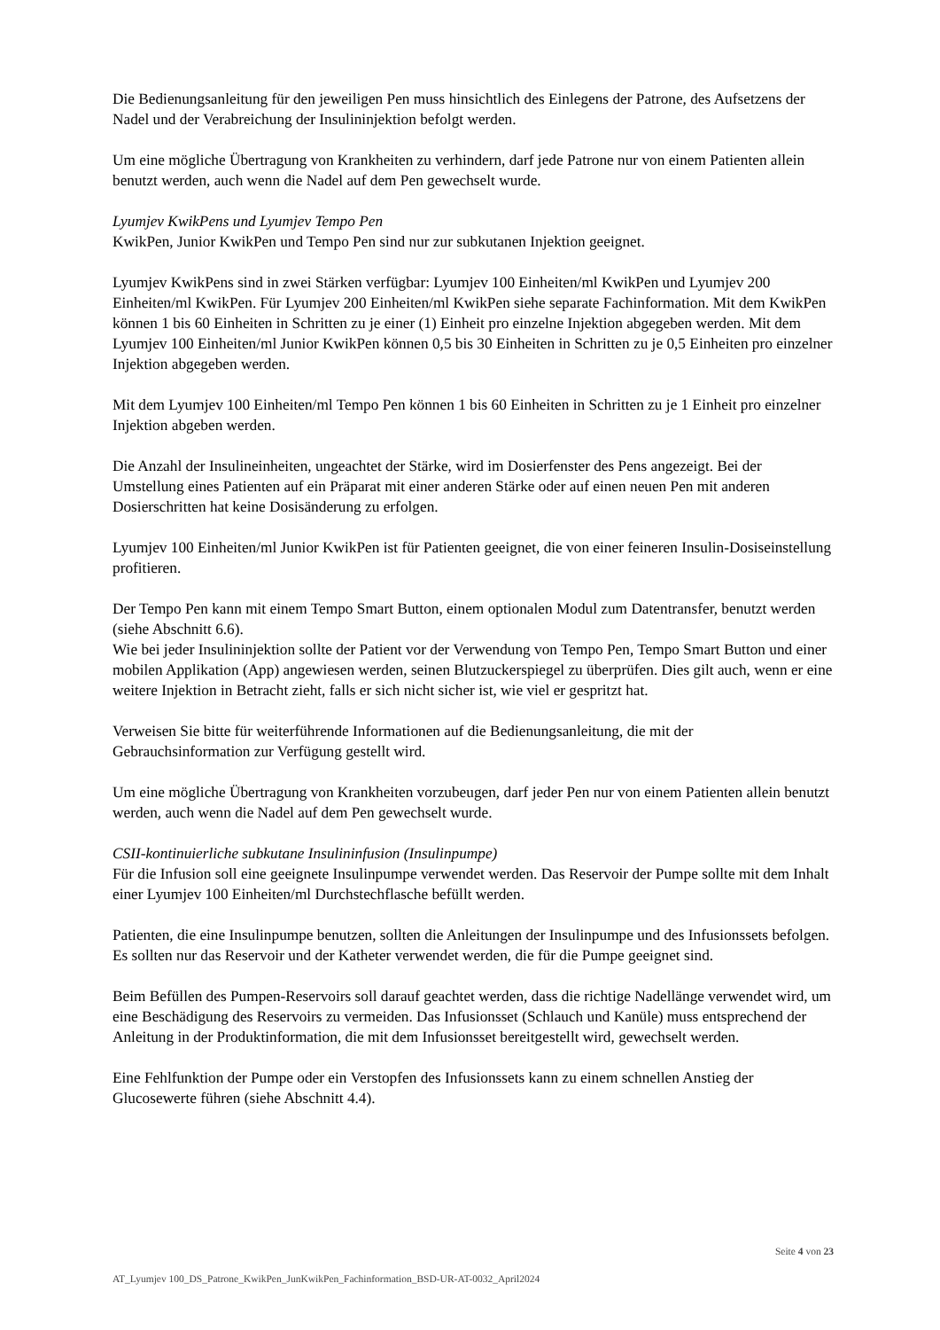Die Bedienungsanleitung für den jeweiligen Pen muss hinsichtlich des Einlegens der Patrone, des Aufsetzens der Nadel und der Verabreichung der Insulininjektion befolgt werden.
Um eine mögliche Übertragung von Krankheiten zu verhindern, darf jede Patrone nur von einem Patienten allein benutzt werden, auch wenn die Nadel auf dem Pen gewechselt wurde.
Lyumjev KwikPens und Lyumjev Tempo Pen
KwikPen, Junior KwikPen und Tempo Pen sind nur zur subkutanen Injektion geeignet.
Lyumjev KwikPens sind in zwei Stärken verfügbar: Lyumjev 100 Einheiten/ml KwikPen und Lyumjev 200 Einheiten/ml KwikPen. Für Lyumjev 200 Einheiten/ml KwikPen siehe separate Fachinformation. Mit dem KwikPen können 1 bis 60 Einheiten in Schritten zu je einer (1) Einheit pro einzelne Injektion abgegeben werden. Mit dem Lyumjev 100 Einheiten/ml Junior KwikPen können 0,5 bis 30 Einheiten in Schritten zu je 0,5 Einheiten pro einzelner Injektion abgegeben werden.
Mit dem Lyumjev 100 Einheiten/ml Tempo Pen können 1 bis 60 Einheiten in Schritten zu je 1 Einheit pro einzelner Injektion abgeben werden.
Die Anzahl der Insulineinheiten, ungeachtet der Stärke, wird im Dosierfenster des Pens angezeigt. Bei der Umstellung eines Patienten auf ein Präparat mit einer anderen Stärke oder auf einen neuen Pen mit anderen Dosierschritten hat keine Dosisänderung zu erfolgen.
Lyumjev 100 Einheiten/ml Junior KwikPen ist für Patienten geeignet, die von einer feineren Insulin-Dosiseinstellung profitieren.
Der Tempo Pen kann mit einem Tempo Smart Button, einem optionalen Modul zum Datentransfer, benutzt werden (siehe Abschnitt 6.6).
Wie bei jeder Insulininjektion sollte der Patient vor der Verwendung von Tempo Pen, Tempo Smart Button und einer mobilen Applikation (App) angewiesen werden, seinen Blutzuckerspiegel zu überprüfen. Dies gilt auch, wenn er eine weitere Injektion in Betracht zieht, falls er sich nicht sicher ist, wie viel er gespritzt hat.
Verweisen Sie bitte für weiterführende Informationen auf die Bedienungsanleitung, die mit der Gebrauchsinformation zur Verfügung gestellt wird.
Um eine mögliche Übertragung von Krankheiten vorzubeugen, darf jeder Pen nur von einem Patienten allein benutzt werden, auch wenn die Nadel auf dem Pen gewechselt wurde.
CSII-kontinuierliche subkutane Insulininfusion (Insulinpumpe)
Für die Infusion soll eine geeignete Insulinpumpe verwendet werden. Das Reservoir der Pumpe sollte mit dem Inhalt einer Lyumjev 100 Einheiten/ml Durchstechflasche befüllt werden.
Patienten, die eine Insulinpumpe benutzen, sollten die Anleitungen der Insulinpumpe und des Infusionssets befolgen.
Es sollten nur das Reservoir und der Katheter verwendet werden, die für die Pumpe geeignet sind.
Beim Befüllen des Pumpen-Reservoirs soll darauf geachtet werden, dass die richtige Nadellänge verwendet wird, um eine Beschädigung des Reservoirs zu vermeiden. Das Infusionsset (Schlauch und Kanüle) muss entsprechend der Anleitung in der Produktinformation, die mit dem Infusionsset bereitgestellt wird, gewechselt werden.
Eine Fehlfunktion der Pumpe oder ein Verstopfen des Infusionssets kann zu einem schnellen Anstieg der Glucosewerte führen (siehe Abschnitt 4.4).
Seite 4 von 23
AT_Lyumjev 100_DS_Patrone_KwikPen_JunKwikPen_Fachinformation_BSD-UR-AT-0032_April2024